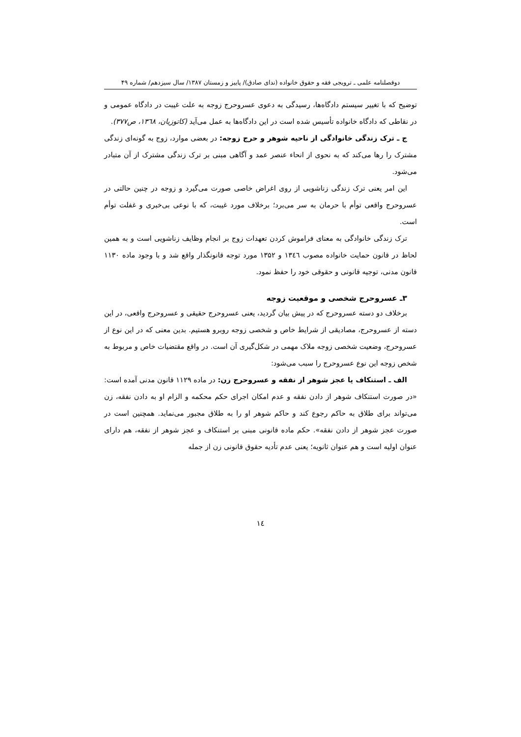دوفصلنامه علمی ـ ترویجی فقه و حقوق خانواده (ندای صادق)/ پاییز و زمستان ۱۳۸۷/ سال سیزدهم/ شماره ۴۹
توضیح که با تغییر سیستم دادگاه‌ها، رسیدگی به دعوی عسروحرج زوجه به علت غیبت در دادگاه عمومی و در نقاطی که دادگاه خانواده تأسیس شده است در این دادگاه‌ها به عمل می‌آید (کاتوزیان، ۱۳٦۸، ص۳۷۷).
ج ـ ترک زندگی خانوادگی از ناحیه شوهر و حرج زوجه: در بعضی موارد، زوج به گونه‌ای زندگی مشترک را رها می‌کند که به نحوی از انحاء عنصر عمد و آگاهی مبنی بر ترک زندگی مشترک از آن متبادر می‌شود.
این امر یعنی ترک زندگی زناشویی از روی اغراض خاصی صورت می‌گیرد و زوجه در چنین حالتی در عسروحرج واقعی توأم با حرمان به سر می‌برد؛ برخلاف مورد غیبت، که با نوعی بی‌خبری و غفلت توأم است.
ترک زندگی خانوادگی به معنای فراموش کردن تعهدات زوج بر انجام وظایف زناشویی است و به همین لحاظ در قانون حمایت خانواده مصوب ۱۳٤٦ و ۱۳۵۲ مورد توجه قانونگذار واقع شد و با وجود ماده ۱۱۳۰ قانون مدنی، توجیه قانونی و حقوقی خود را حفظ نمود.
۳ـ عسروحرج شخصی و موقعیت زوجه
برخلاف دو دسته عسروحرج که در پیش بیان گردید، یعنی عسروحرج حقیقی و عسروحرج واقعی، در این دسته از عسروحرج، مصادیقی از شرایط خاص و شخصی زوجه روبرو هستیم. بدین معنی که در این نوع از عسروحرج، وضعیت شخصی زوجه ملاک مهمی در شکل‌گیری آن است. در واقع مقتضیات خاص و مربوط به شخص زوجه این نوع عسروحرج را سبب می‌شود:
الف ـ استنکاف یا عجز شوهر از نفقه و عسروحرج زن: در ماده ۱۱۲۹ قانون مدنی آمده است: «در صورت استنکاف شوهر از دادن نفقه و عدم امکان اجرای حکم محکمه و الزام او به دادن نفقه، زن می‌تواند برای طلاق به حاکم رجوع کند و حاکم شوهر او را به طلاق مجبور می‌نماید. همچنین است در صورت عجز شوهر از دادن نفقه». حکم ماده قانونی مبنی بر استنکاف و عجز شوهر از نفقه، هم دارای عنوان اولیه است و هم عنوان ثانویه؛ یعنی عدم تأدیه حقوق قانونی زن از جمله
۱٤